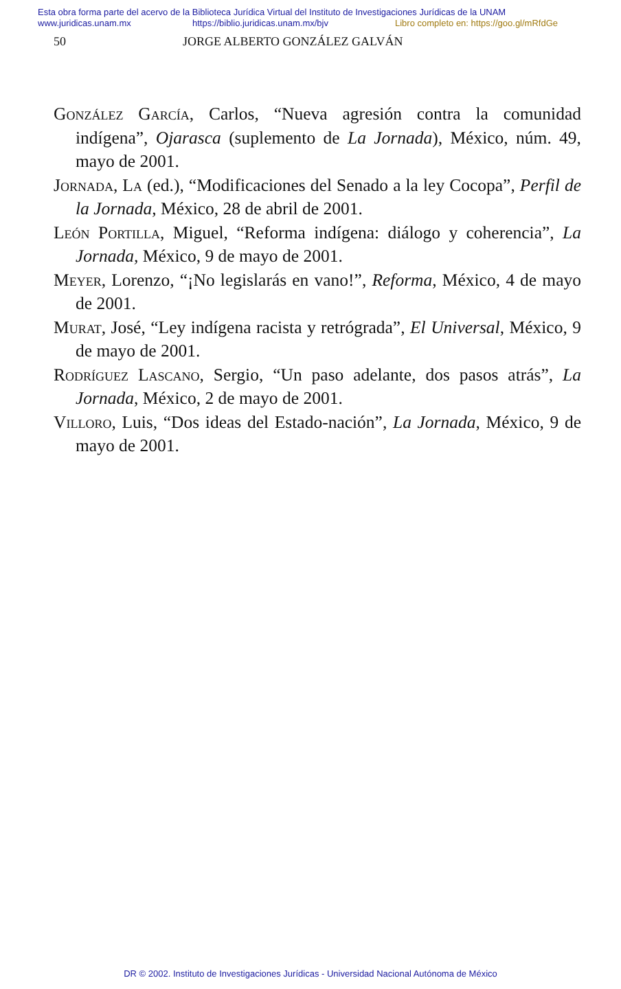Esta obra forma parte del acervo de la Biblioteca Jurídica Virtual del Instituto de Investigaciones Jurídicas de la UNAM
www.juridicas.unam.mx https://biblio.juridicas.unam.mx/bjv Libro completo en: https://goo.gl/mRfdGe
50 JORGE ALBERTO GONZÁLEZ GALVÁN
González García, Carlos, “Nueva agresión contra la comunidad indígena”, Ojarasca (suplemento de La Jornada), México, núm. 49, mayo de 2001.
Jornada, La (ed.), “Modificaciones del Senado a la ley Cocopa”, Perfil de la Jornada, México, 28 de abril de 2001.
León Portilla, Miguel, “Reforma indígena: diálogo y coherencia”, La Jornada, México, 9 de mayo de 2001.
Meyer, Lorenzo, “¡No legislarás en vano!”, Reforma, México, 4 de mayo de 2001.
Murat, José, “Ley indígena racista y retrógrada”, El Universal, México, 9 de mayo de 2001.
Rodríguez Lascano, Sergio, “Un paso adelante, dos pasos atrás”, La Jornada, México, 2 de mayo de 2001.
Villoro, Luis, “Dos ideas del Estado-nación”, La Jornada, México, 9 de mayo de 2001.
DR © 2002. Instituto de Investigaciones Jurídicas - Universidad Nacional Autónoma de México